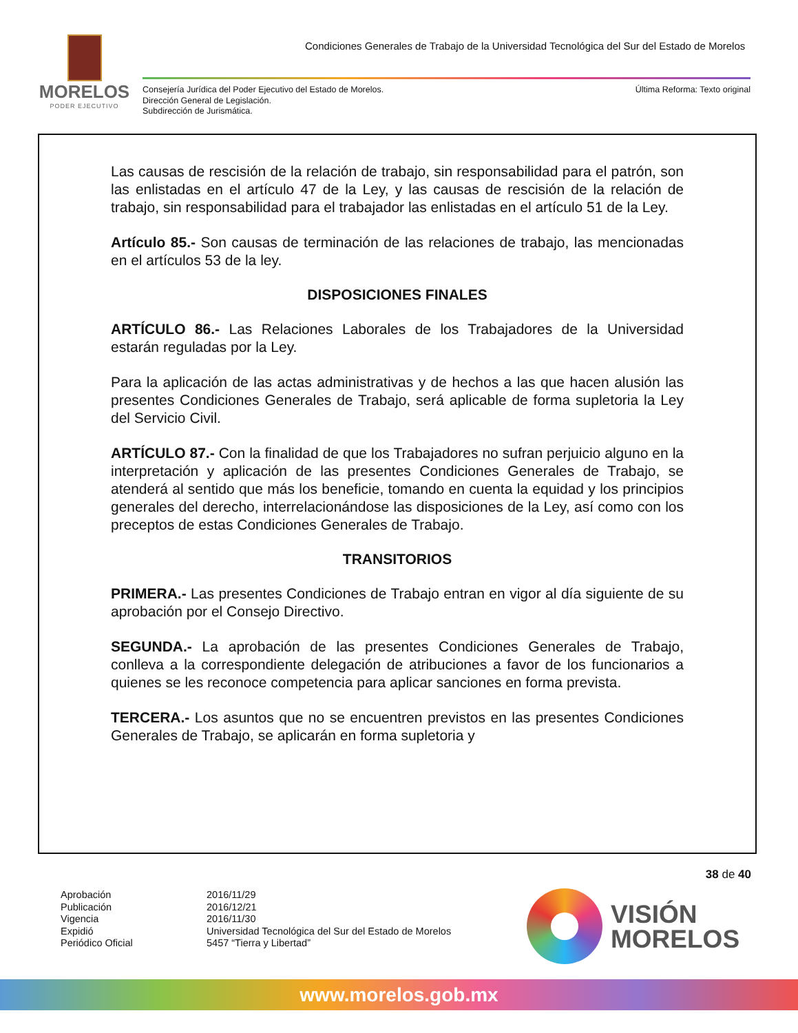MORELOS
PODER EJECUTIVO
Condiciones Generales de Trabajo de la Universidad Tecnológica del Sur del Estado de Morelos
Consejería Jurídica del Poder Ejecutivo del Estado de Morelos.
Dirección General de Legislación.
Subdirección de Jurismática.
Última Reforma: Texto original
Las causas de rescisión de la relación de trabajo, sin responsabilidad para el patrón, son las enlistadas en el artículo 47 de la Ley, y las causas de rescisión de la relación de trabajo, sin responsabilidad para el trabajador las enlistadas en el artículo 51 de la Ley.
Artículo 85.- Son causas de terminación de las relaciones de trabajo, las mencionadas en el artículos 53 de la ley.
DISPOSICIONES FINALES
ARTÍCULO 86.- Las Relaciones Laborales de los Trabajadores de la Universidad estarán reguladas por la Ley.
Para la aplicación de las actas administrativas y de hechos a las que hacen alusión las presentes Condiciones Generales de Trabajo, será aplicable de forma supletoria la Ley del Servicio Civil.
ARTÍCULO 87.- Con la finalidad de que los Trabajadores no sufran perjuicio alguno en la interpretación y aplicación de las presentes Condiciones Generales de Trabajo, se atenderá al sentido que más los beneficie, tomando en cuenta la equidad y los principios generales del derecho, interrelacionándose las disposiciones de la Ley, así como con los preceptos de estas Condiciones Generales de Trabajo.
TRANSITORIOS
PRIMERA.- Las presentes Condiciones de Trabajo entran en vigor al día siguiente de su aprobación por el Consejo Directivo.
SEGUNDA.- La aprobación de las presentes Condiciones Generales de Trabajo, conlleva a la correspondiente delegación de atribuciones a favor de los funcionarios a quienes se les reconoce competencia para aplicar sanciones en forma prevista.
TERCERA.- Los asuntos que no se encuentren previstos en las presentes Condiciones Generales de Trabajo, se aplicarán en forma supletoria y
38 de 40
| Aprobación | 2016/11/29 |
| Publicación | 2016/12/21 |
| Vigencia | 2016/11/30 |
| Expidió | Universidad Tecnológica del Sur del Estado de Morelos |
| Periódico Oficial | 5457 “Tierra y Libertad” |
VISIÓN
MORELOS
www.morelos.gob.mx